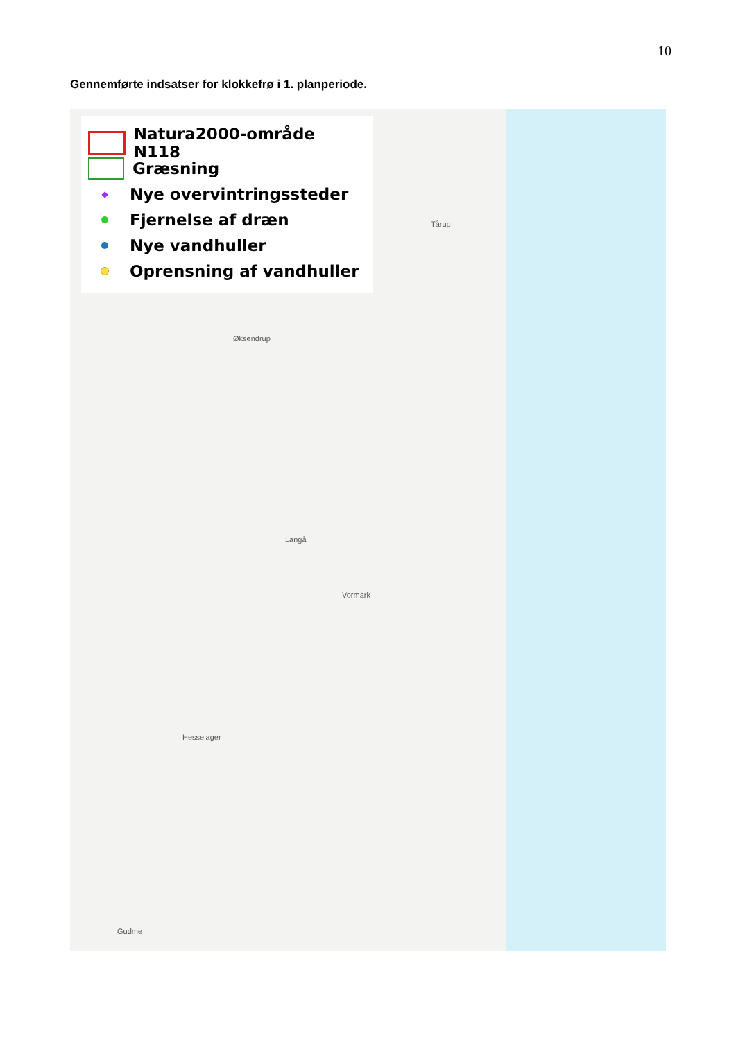10
Gennemførte indsatser for klokkefrø i 1. planperiode.
Natura2000-område N118
Græsning
◆
Nye overvintringssteder
Fjernelse af dræn
Nye vandhuller
Oprensning af vandhuller
Tårup
Øksendrup
Langå
Vormark
Hesselager
Gudme